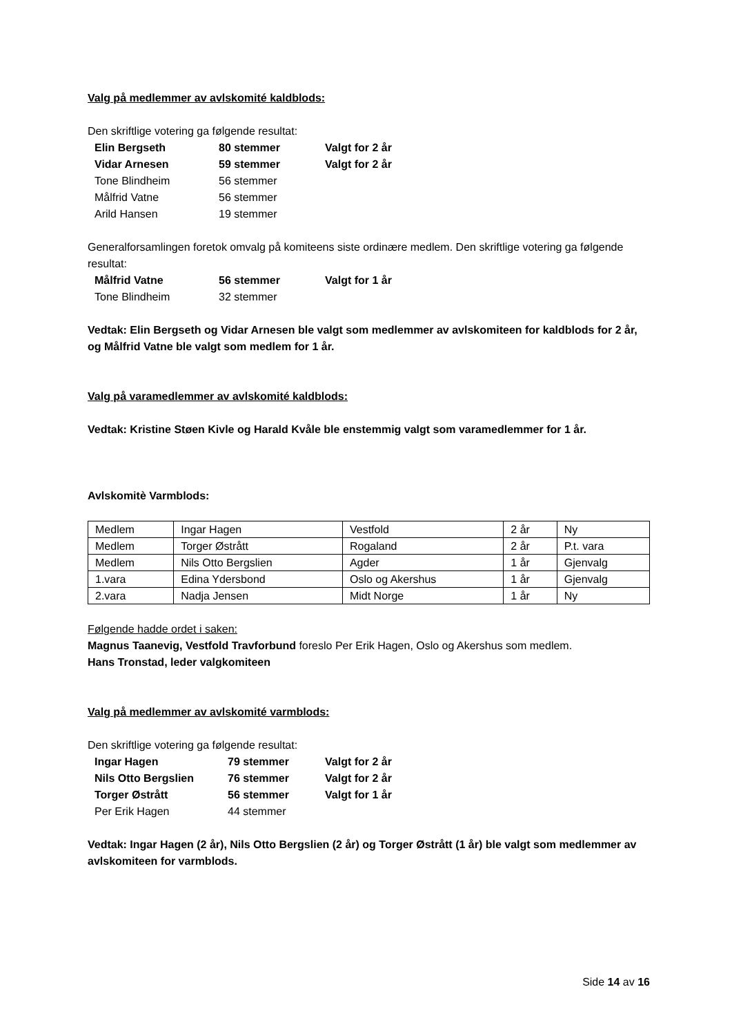Valg på medlemmer av avlskomité kaldblods:
Den skriftlige votering ga følgende resultat:
| Elin Bergseth | 80 stemmer | Valgt for 2 år |
| Vidar Arnesen | 59 stemmer | Valgt for 2 år |
| Tone Blindheim | 56 stemmer | |
| Målfrid Vatne | 56 stemmer | |
| Arild Hansen | 19 stemmer | |
Generalforsamlingen foretok omvalg på komiteens siste ordinære medlem. Den skriftlige votering ga følgende resultat:
| Målfrid Vatne | 56 stemmer | Valgt for 1 år |
| Tone Blindheim | 32 stemmer | |
Vedtak: Elin Bergseth og Vidar Arnesen ble valgt som medlemmer av avlskomiteen for kaldblods for 2 år, og Målfrid Vatne ble valgt som medlem for 1 år.
Valg på varamedlemmer av avlskomité kaldblods:
Vedtak: Kristine Støen Kivle og Harald Kvåle ble enstemmig valgt som varamedlemmer for 1 år.
Avlskomitè Varmblods:
| Medlem | Ingar Hagen | Vestfold | 2 år | Ny |
| Medlem | Torger Østrått | Rogaland | 2 år | P.t. vara |
| Medlem | Nils Otto Bergslien | Agder | 1 år | Gjenvalg |
| 1.vara | Edina Ydersbond | Oslo og Akershus | 1 år | Gjenvalg |
| 2.vara | Nadja Jensen | Midt Norge | 1 år | Ny |
Følgende hadde ordet i saken:
Magnus Taanevig, Vestfold Travforbund foreslo Per Erik Hagen, Oslo og Akershus som medlem.
Hans Tronstad, leder valgkomiteen
Valg på medlemmer av avlskomité varmblods:
Den skriftlige votering ga følgende resultat:
| Ingar Hagen | 79 stemmer | Valgt for 2 år |
| Nils Otto Bergslien | 76 stemmer | Valgt for 2 år |
| Torger Østrått | 56 stemmer | Valgt for 1 år |
| Per Erik Hagen | 44 stemmer | |
Vedtak: Ingar Hagen (2 år), Nils Otto Bergslien (2 år) og Torger Østrått (1 år) ble valgt som medlemmer av avlskomiteen for varmblods.
Side 14 av 16